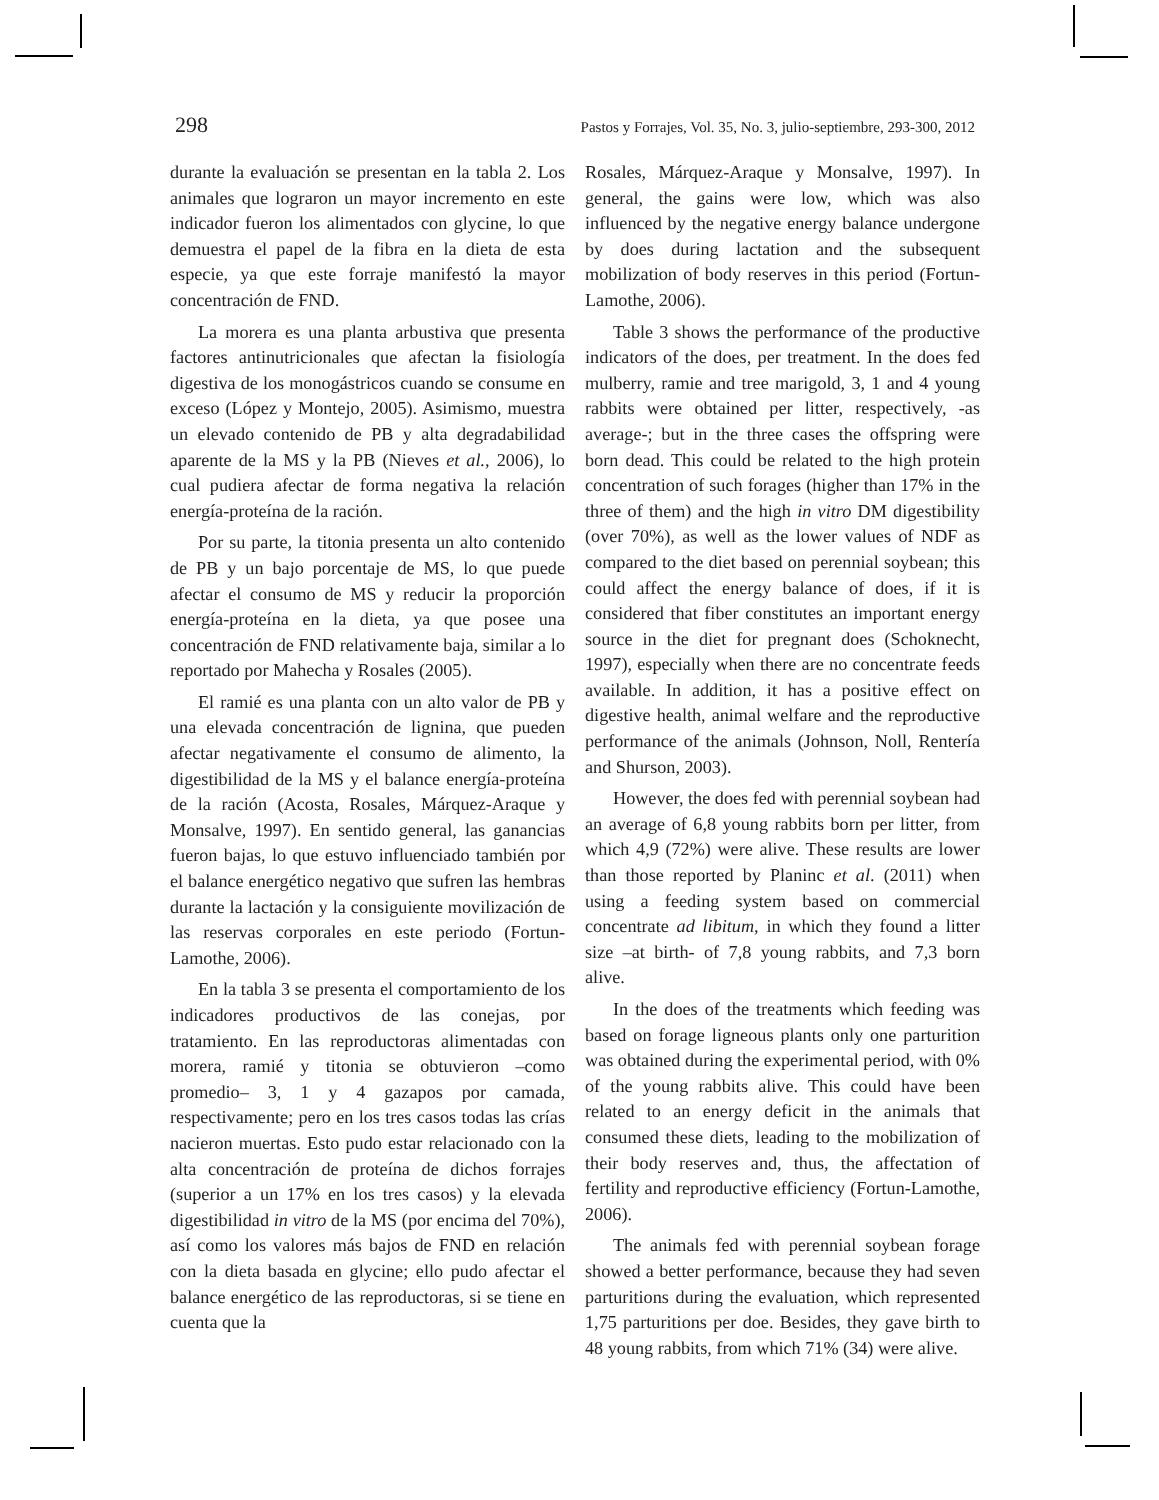298 Pastos y Forrajes, Vol. 35, No. 3, julio-septiembre, 293-300, 2012
durante la evaluación se presentan en la tabla 2. Los animales que lograron un mayor incremento en este indicador fueron los alimentados con glycine, lo que demuestra el papel de la fibra en la dieta de esta especie, ya que este forraje manifestó la mayor concentración de FND.
La morera es una planta arbustiva que presenta factores antinutricionales que afectan la fisiología digestiva de los monogástricos cuando se consume en exceso (López y Montejo, 2005). Asimismo, muestra un elevado contenido de PB y alta degradabilidad aparente de la MS y la PB (Nieves et al., 2006), lo cual pudiera afectar de forma negativa la relación energía-proteína de la ración.
Por su parte, la titonia presenta un alto contenido de PB y un bajo porcentaje de MS, lo que puede afectar el consumo de MS y reducir la proporción energía-proteína en la dieta, ya que posee una concentración de FND relativamente baja, similar a lo reportado por Mahecha y Rosales (2005).
El ramié es una planta con un alto valor de PB y una elevada concentración de lignina, que pueden afectar negativamente el consumo de alimento, la digestibilidad de la MS y el balance energía-proteína de la ración (Acosta, Rosales, Márquez-Araque y Monsalve, 1997). En sentido general, las ganancias fueron bajas, lo que estuvo influenciado también por el balance energético negativo que sufren las hembras durante la lactación y la consiguiente movilización de las reservas corporales en este periodo (Fortun-Lamothe, 2006).
En la tabla 3 se presenta el comportamiento de los indicadores productivos de las conejas, por tratamiento. En las reproductoras alimentadas con morera, ramié y titonia se obtuvieron –como promedio– 3, 1 y 4 gazapos por camada, respectivamente; pero en los tres casos todas las crías nacieron muertas. Esto pudo estar relacionado con la alta concentración de proteína de dichos forrajes (superior a un 17% en los tres casos) y la elevada digestibilidad in vitro de la MS (por encima del 70%), así como los valores más bajos de FND en relación con la dieta basada en glycine; ello pudo afectar el balance energético de las reproductoras, si se tiene en cuenta que la
Rosales, Márquez-Araque y Monsalve, 1997). In general, the gains were low, which was also influenced by the negative energy balance undergone by does during lactation and the subsequent mobilization of body reserves in this period (Fortun-Lamothe, 2006).
Table 3 shows the performance of the productive indicators of the does, per treatment. In the does fed mulberry, ramie and tree marigold, 3, 1 and 4 young rabbits were obtained per litter, respectively, -as average-; but in the three cases the offspring were born dead. This could be related to the high protein concentration of such forages (higher than 17% in the three of them) and the high in vitro DM digestibility (over 70%), as well as the lower values of NDF as compared to the diet based on perennial soybean; this could affect the energy balance of does, if it is considered that fiber constitutes an important energy source in the diet for pregnant does (Schoknecht, 1997), especially when there are no concentrate feeds available. In addition, it has a positive effect on digestive health, animal welfare and the reproductive performance of the animals (Johnson, Noll, Rentería and Shurson, 2003).
However, the does fed with perennial soybean had an average of 6,8 young rabbits born per litter, from which 4,9 (72%) were alive. These results are lower than those reported by Planinc et al. (2011) when using a feeding system based on commercial concentrate ad libitum, in which they found a litter size –at birth- of 7,8 young rabbits, and 7,3 born alive.
In the does of the treatments which feeding was based on forage ligneous plants only one parturition was obtained during the experimental period, with 0% of the young rabbits alive. This could have been related to an energy deficit in the animals that consumed these diets, leading to the mobilization of their body reserves and, thus, the affectation of fertility and reproductive efficiency (Fortun-Lamothe, 2006).
The animals fed with perennial soybean forage showed a better performance, because they had seven parturitions during the evaluation, which represented 1,75 parturitions per doe. Besides, they gave birth to 48 young rabbits, from which 71% (34) were alive.